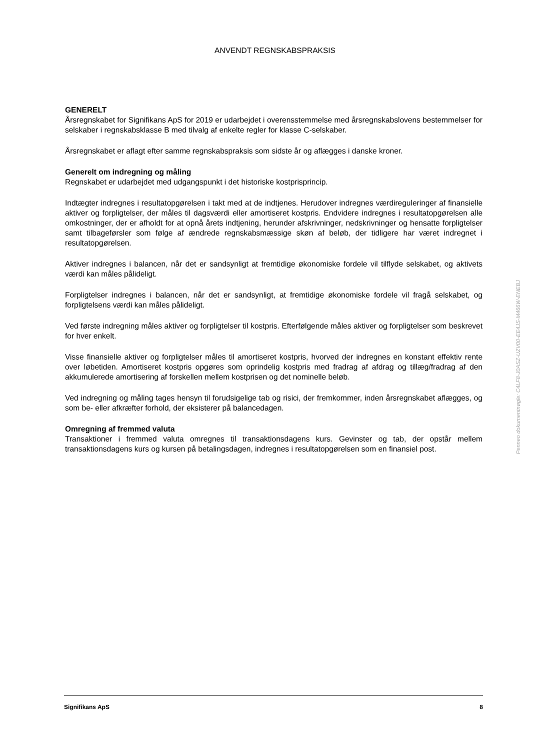ANVENDT REGNSKABSPRAKSIS
GENERELT
Årsregnskabet for Signifikans ApS for 2019 er udarbejdet i overensstemmelse med årsregnskabslovens bestemmelser for selskaber i regnskabsklasse B med tilvalg af enkelte regler for klasse C-selskaber.
Årsregnskabet er aflagt efter samme regnskabspraksis som sidste år og aflægges i danske kroner.
Generelt om indregning og måling
Regnskabet er udarbejdet med udgangspunkt i det historiske kostprisprincip.
Indtægter indregnes i resultatopgørelsen i takt med at de indtjenes. Herudover indregnes værdireguleringer af finansielle aktiver og forpligtelser, der måles til dagsværdi eller amortiseret kostpris. Endvidere indregnes i resultatopgørelsen alle omkostninger, der er afholdt for at opnå årets indtjening, herunder afskrivninger, nedskrivninger og hensatte forpligtelser samt tilbageførsler som følge af ændrede regnskabsmæssige skøn af beløb, der tidligere har været indregnet i resultatopgørelsen.
Aktiver indregnes i balancen, når det er sandsynligt at fremtidige økonomiske fordele vil tilflyde selskabet, og aktivets værdi kan måles pålideligt.
Forpligtelser indregnes i balancen, når det er sandsynligt, at fremtidige økonomiske fordele vil fragå selskabet, og forpligtelsens værdi kan måles pålideligt.
Ved første indregning måles aktiver og forpligtelser til kostpris. Efterfølgende måles aktiver og forpligtelser som beskrevet for hver enkelt.
Visse finansielle aktiver og forpligtelser måles til amortiseret kostpris, hvorved der indregnes en konstant effektiv rente over løbetiden. Amortiseret kostpris opgøres som oprindelig kostpris med fradrag af afdrag og tillæg/fradrag af den akkumulerede amortisering af forskellen mellem kostprisen og det nominelle beløb.
Ved indregning og måling tages hensyn til forudsigelige tab og risici, der fremkommer, inden årsregnskabet aflægges, og som be- eller afkræfter forhold, der eksisterer på balancedagen.
Omregning af fremmed valuta
Transaktioner i fremmed valuta omregnes til transaktionsdagens kurs. Gevinster og tab, der opstår mellem transaktionsdagens kurs og kursen på betalingsdagen, indregnes i resultatopgørelsen som en finansiel post.
Penneo dokumentnøgle: C4LF8-J0ASZ-UZV00-EE4JS-M466W-ENEBJ
Signifikans ApS 8